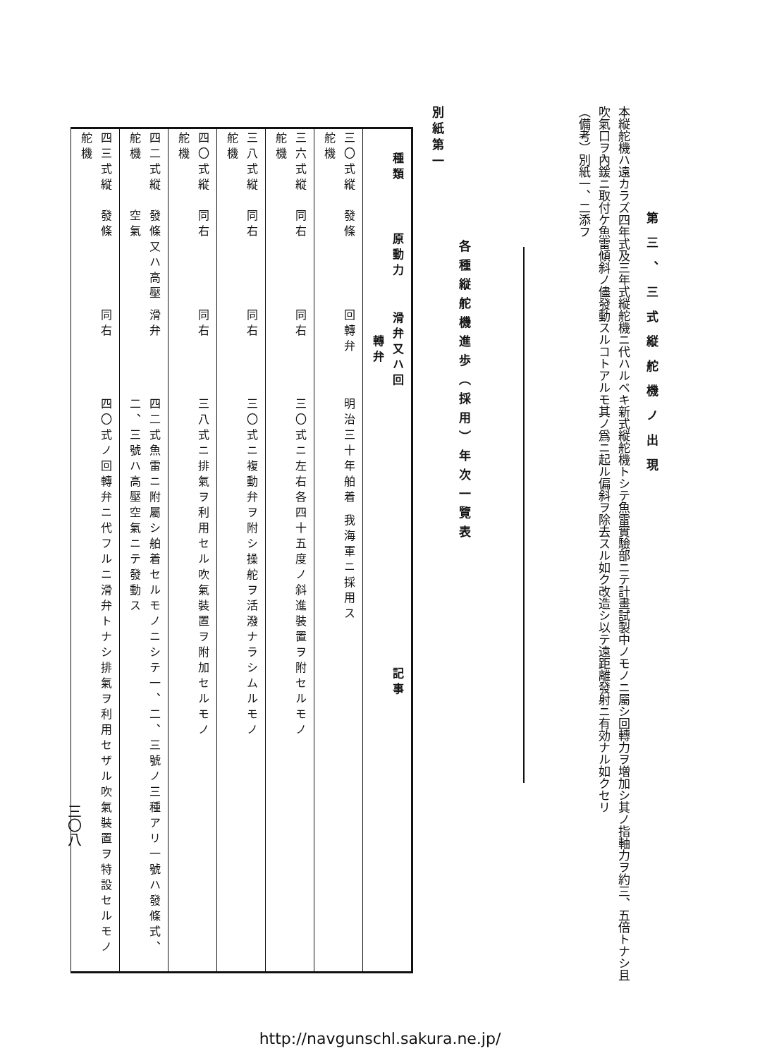第三、三式縦舵機ノ出現
本縦舵機ハ遠カラズ四年式及三年式縦舵機ニ代ハルベキ新式縦舵機トシテ魚雷實驗部ニテ計畫試製中ノモノニ屬シ回轉力ヲ増加シ其ノ指軸力ヲ約三、五倍トナシ且吹氣口ヲ內鍰ニ取付ケ魚雷傾斜ノ儘發動スルコトアルモ其ノ爲ニ起ル偏斜ヲ除去スル如ク改造シ以テ遠距離發射ニ有効ナル如クセリ
（備考）別紙一、二添フ
各種縦舵機進歩（採用）年次一覽表
別紙第一
| 種類 | 原動力 | 滑弁又ハ回轉弁 | 記事 |
| --- | --- | --- | --- |
| 三〇式縦舵機 | 發條 | 回轉弁 | 明治三十年舶着 我海軍ニ採用ス |
| 三六式縦舵機 | 同右 | 同右 | 三〇式ニ左右各四十五度ノ斜進裝置ヲ附セルモノ |
| 三八式縦舵機 | 同右 | 同右 | 三〇式ニ複動弁ヲ附シ操舵ヲ活潑ナラシムルモノ |
| 四〇式縦舵機 | 同右 | 同右 | 三八式ニ排氣ヲ利用セル吹氣裝置ヲ附加セルモノ |
| 四二式縦舵機 | 發條又ハ高壓空氣 | 滑弁 | 四二式魚雷ニ附屬シ舶着セルモノニシテ一、二、三號ノ三種アリ一號ハ發條式、二、三號ハ高壓空氣ニテ發動ス |
| 四三式縦舵機 | 發條 | 同右 | 四〇式ノ回轉弁ニ代フルニ滑弁トナシ排氣ヲ利用セザル吹氣裝置ヲ特設セルモノ |
三〇八
http://navgunschl.sakura.ne.jp/